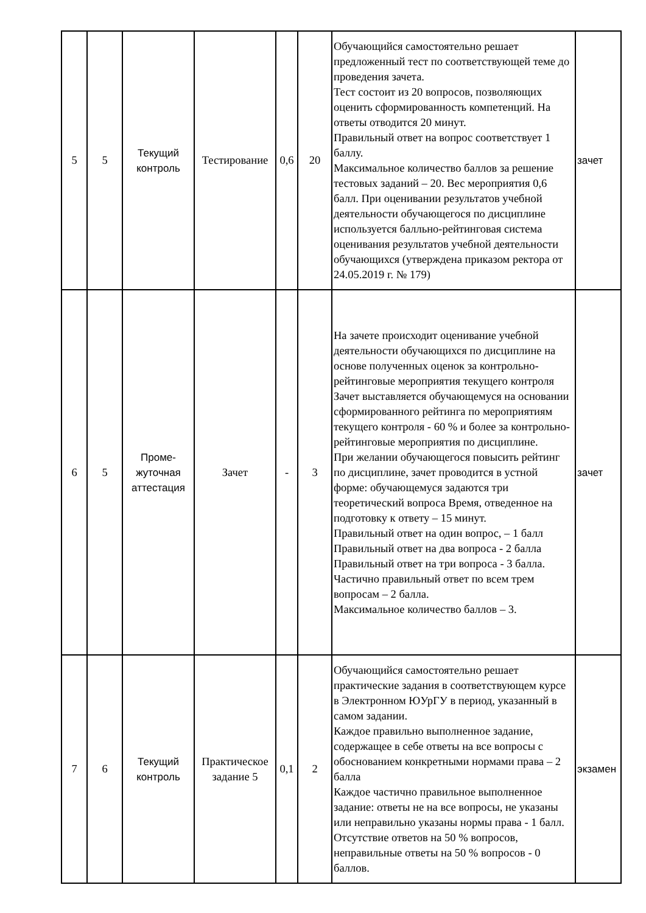| 5 | 5 | Текущий контроль | Тестирование | 0,6 | 20 | Обучающийся самостоятельно решает предложенный тест по соответствующей теме до проведения зачета. Тест состоит из 20 вопросов, позволяющих оценить сформированность компетенций. На ответы отводится 20 минут. Правильный ответ на вопрос соответствует 1 баллу. Максимальное количество баллов за решение тестовых заданий – 20. Вес мероприятия 0,6 балл. При оценивании результатов учебной деятельности обучающегося по дисциплине используется балльно-рейтинговая система оценивания результатов учебной деятельности обучающихся (утверждена приказом ректора от 24.05.2019 г. № 179) | зачет |
| 6 | 5 | Проме- жуточная аттестация | Зачет | - | 3 | На зачете происходит оценивание учебной деятельности обучающихся по дисциплине на основе полученных оценок за контрольно-рейтинговые мероприятия текущего контроля Зачет выставляется обучающемуся на основании сформированного рейтинга по мероприятиям текущего контроля - 60 % и более за контрольно-рейтинговые мероприятия по дисциплине. При желании обучающегося повысить рейтинг по дисциплине, зачет проводится в устной форме: обучающемуся задаются три теоретический вопроса Время, отведенное на подготовку к ответу – 15 минут. Правильный ответ на один вопрос, – 1 балл Правильный ответ на два вопроса - 2 балла Правильный ответ на три вопроса - 3 балла. Частично правильный ответ по всем трем вопросам – 2 балла. Максимальное количество баллов – 3. | зачет |
| 7 | 6 | Текущий контроль | Практическое задание 5 | 0,1 | 2 | Обучающийся самостоятельно решает практические задания в соответствующем курсе в Электронном ЮУрГУ в период, указанный в самом задании. Каждое правильно выполненное задание, содержащее в себе ответы на все вопросы с обоснованием конкретными нормами права – 2 балла Каждое частично правильное выполненное задание: ответы не на все вопросы, не указаны или неправильно указаны нормы права - 1 балл. Отсутствие ответов на 50 % вопросов, неправильные ответы на 50 % вопросов - 0 баллов. | экзамен |